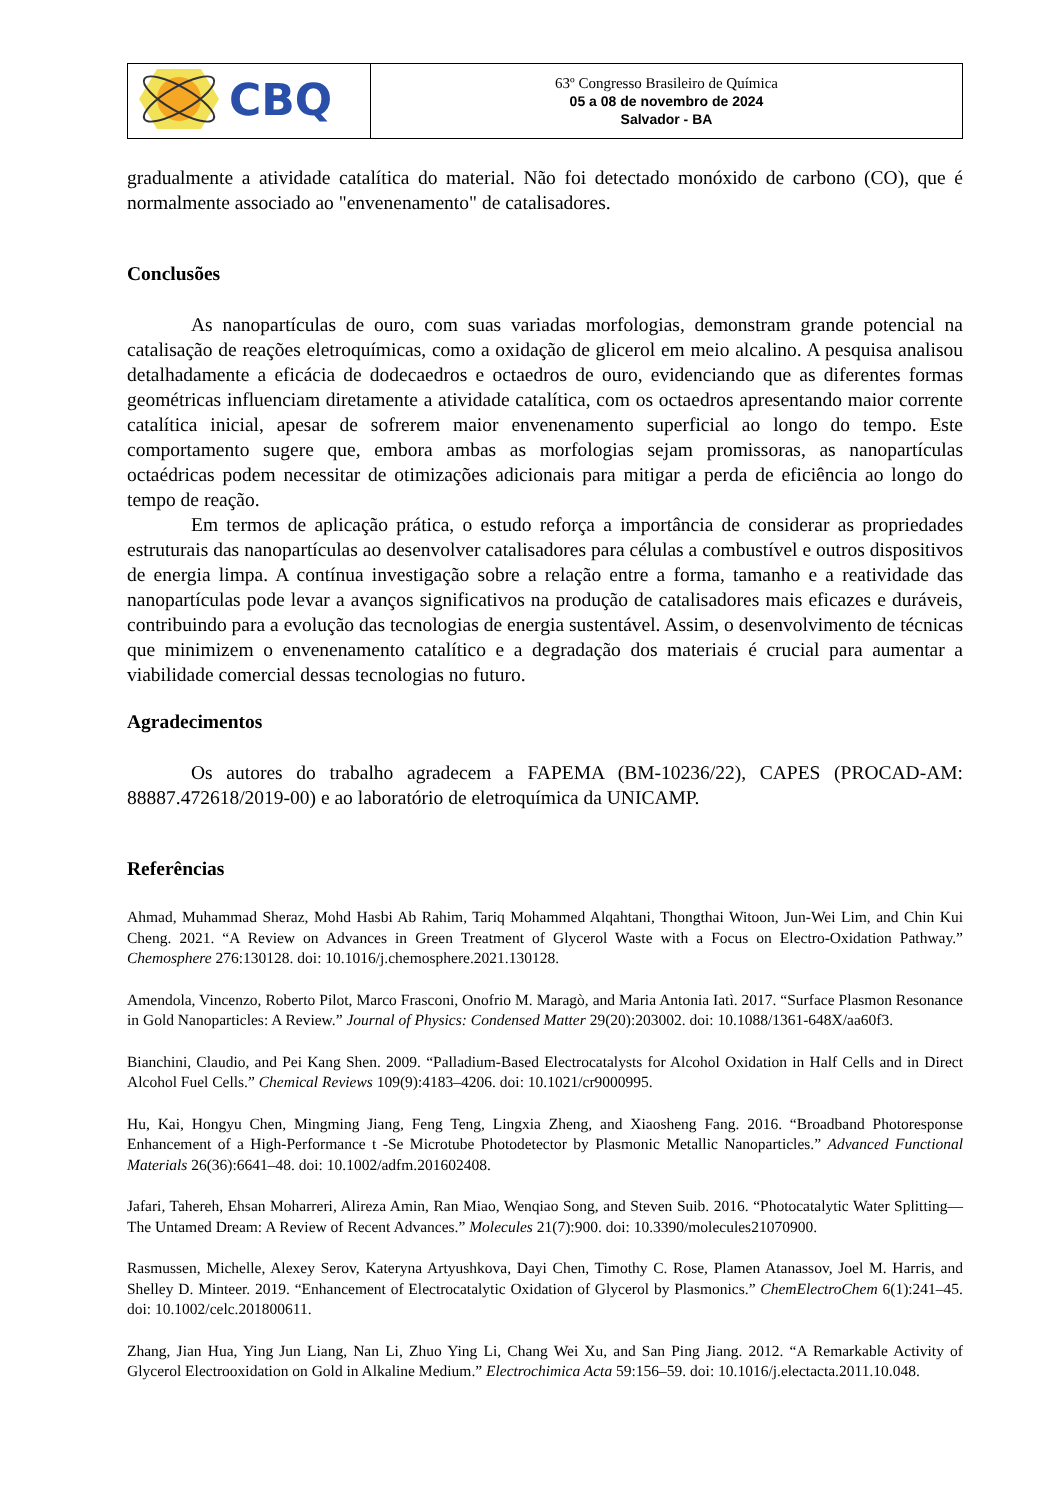| CBQ | 63º Congresso Brasileiro de Química 05 a 08 de novembro de 2024 Salvador - BA |
gradualmente a atividade catalítica do material. Não foi detectado monóxido de carbono (CO), que é normalmente associado ao "envenenamento" de catalisadores.
Conclusões
As nanopartículas de ouro, com suas variadas morfologias, demonstram grande potencial na catalisação de reações eletroquímicas, como a oxidação de glicerol em meio alcalino. A pesquisa analisou detalhadamente a eficácia de dodecaedros e octaedros de ouro, evidenciando que as diferentes formas geométricas influenciam diretamente a atividade catalítica, com os octaedros apresentando maior corrente catalítica inicial, apesar de sofrerem maior envenenamento superficial ao longo do tempo. Este comportamento sugere que, embora ambas as morfologias sejam promissoras, as nanopartículas octaédricas podem necessitar de otimizações adicionais para mitigar a perda de eficiência ao longo do tempo de reação.
Em termos de aplicação prática, o estudo reforça a importância de considerar as propriedades estruturais das nanopartículas ao desenvolver catalisadores para células a combustível e outros dispositivos de energia limpa. A contínua investigação sobre a relação entre a forma, tamanho e a reatividade das nanopartículas pode levar a avanços significativos na produção de catalisadores mais eficazes e duráveis, contribuindo para a evolução das tecnologias de energia sustentável. Assim, o desenvolvimento de técnicas que minimizem o envenenamento catalítico e a degradação dos materiais é crucial para aumentar a viabilidade comercial dessas tecnologias no futuro.
Agradecimentos
Os autores do trabalho agradecem a FAPEMA (BM-10236/22), CAPES (PROCAD-AM: 88887.472618/2019-00) e ao laboratório de eletroquímica da UNICAMP.
Referências
Ahmad, Muhammad Sheraz, Mohd Hasbi Ab Rahim, Tariq Mohammed Alqahtani, Thongthai Witoon, Jun-Wei Lim, and Chin Kui Cheng. 2021. “A Review on Advances in Green Treatment of Glycerol Waste with a Focus on Electro-Oxidation Pathway.” Chemosphere 276:130128. doi: 10.1016/j.chemosphere.2021.130128.
Amendola, Vincenzo, Roberto Pilot, Marco Frasconi, Onofrio M. Maragò, and Maria Antonia Iatì. 2017. “Surface Plasmon Resonance in Gold Nanoparticles: A Review.” Journal of Physics: Condensed Matter 29(20):203002. doi: 10.1088/1361-648X/aa60f3.
Bianchini, Claudio, and Pei Kang Shen. 2009. “Palladium-Based Electrocatalysts for Alcohol Oxidation in Half Cells and in Direct Alcohol Fuel Cells.” Chemical Reviews 109(9):4183–4206. doi: 10.1021/cr9000995.
Hu, Kai, Hongyu Chen, Mingming Jiang, Feng Teng, Lingxia Zheng, and Xiaosheng Fang. 2016. “Broadband Photoresponse Enhancement of a High-Performance t -Se Microtube Photodetector by Plasmonic Metallic Nanoparticles.” Advanced Functional Materials 26(36):6641–48. doi: 10.1002/adfm.201602408.
Jafari, Tahereh, Ehsan Moharreri, Alireza Amin, Ran Miao, Wenqiao Song, and Steven Suib. 2016. “Photocatalytic Water Splitting—The Untamed Dream: A Review of Recent Advances.” Molecules 21(7):900. doi: 10.3390/molecules21070900.
Rasmussen, Michelle, Alexey Serov, Kateryna Artyushkova, Dayi Chen, Timothy C. Rose, Plamen Atanassov, Joel M. Harris, and Shelley D. Minteer. 2019. “Enhancement of Electrocatalytic Oxidation of Glycerol by Plasmonics.” ChemElectroChem 6(1):241–45. doi: 10.1002/celc.201800611.
Zhang, Jian Hua, Ying Jun Liang, Nan Li, Zhuo Ying Li, Chang Wei Xu, and San Ping Jiang. 2012. “A Remarkable Activity of Glycerol Electrooxidation on Gold in Alkaline Medium.” Electrochimica Acta 59:156–59. doi: 10.1016/j.electacta.2011.10.048.